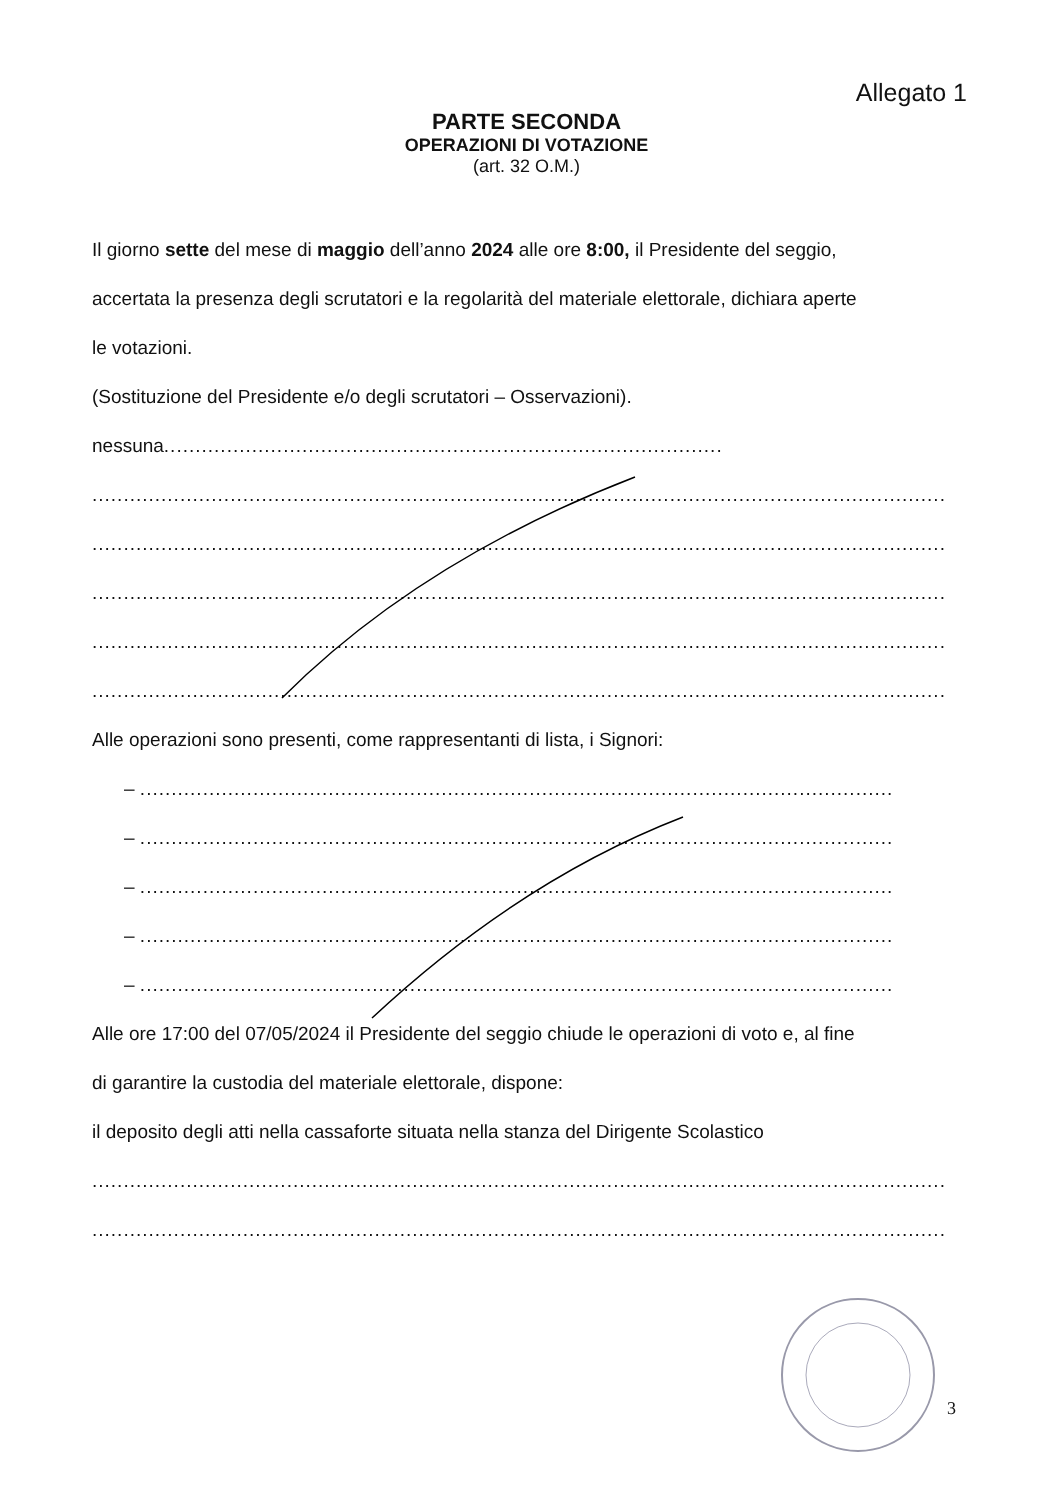Allegato 1
PARTE SECONDA
OPERAZIONI DI VOTAZIONE
(art. 32 O.M.)
Il giorno sette del mese di maggio dell’anno 2024 alle ore 8:00, il Presidente del seggio,
accertata la presenza degli scrutatori e la regolarità del materiale elettorale, dichiara aperte
le votazioni.
(Sostituzione del Presidente e/o degli scrutatori – Osservazioni).
nessuna.........................................................................................
........................................................................................................................................
........................................................................................................................................
........................................................................................................................................
........................................................................................................................................
........................................................................................................................................
Alle operazioni sono presenti, come rappresentanti di lista, i Signori:
– ........................................................................................................................
– ........................................................................................................................
– ........................................................................................................................
– ........................................................................................................................
– ........................................................................................................................
Alle ore 17:00 del 07/05/2024 il Presidente del seggio chiude le operazioni di voto e, al fine
di garantire la custodia del materiale elettorale, dispone:
il deposito degli atti nella cassaforte situata nella stanza del Dirigente Scolastico
........................................................................................................................................
........................................................................................................................................
3